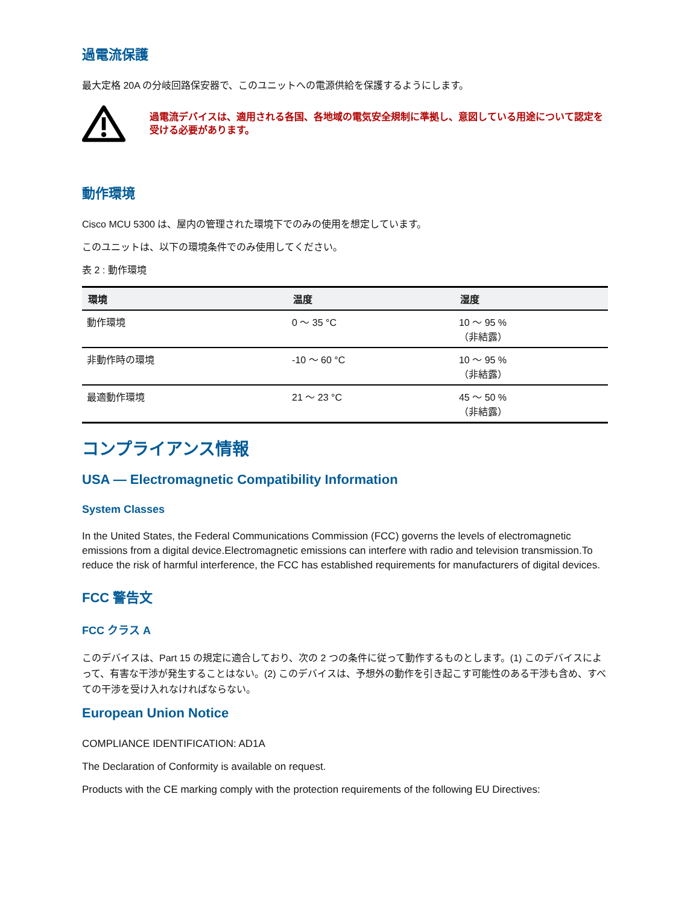過電流保護
最大定格 20A の分岐回路保安器で、このユニットへの電源供給を保護するようにします。
過電流デバイスは、適用される各国、各地域の電気安全規制に準拠し、意図している用途について認定を受ける必要があります。
動作環境
Cisco MCU 5300 は、屋内の管理された環境下でのみの使用を想定しています。
このユニットは、以下の環境条件でのみ使用してください。
表 2 : 動作環境
| 環境 | 温度 | 湿度 |
| --- | --- | --- |
| 動作環境 | 0 ～ 35 °C | 10 ～ 95 % （非結露） |
| 非動作時の環境 | -10 ～ 60 °C | 10 ～ 95 % （非結露） |
| 最適動作環境 | 21 ～ 23 °C | 45 ～ 50 % （非結露） |
コンプライアンス情報
USA — Electromagnetic Compatibility Information
System Classes
In the United States, the Federal Communications Commission (FCC) governs the levels of electromagnetic emissions from a digital device.Electromagnetic emissions can interfere with radio and television transmission.To reduce the risk of harmful interference, the FCC has established requirements for manufacturers of digital devices.
FCC 警告文
FCC クラス A
このデバイスは、Part 15 の規定に適合しており、次の 2 つの条件に従って動作するものとします。(1) このデバイスによって、有害な干渉が発生することはない。(2) このデバイスは、予想外の動作を引き起こす可能性のある干渉も含め、すべての干渉を受け入れなければならない。
European Union Notice
COMPLIANCE IDENTIFICATION: AD1A
The Declaration of Conformity is available on request.
Products with the CE marking comply with the protection requirements of the following EU Directives: